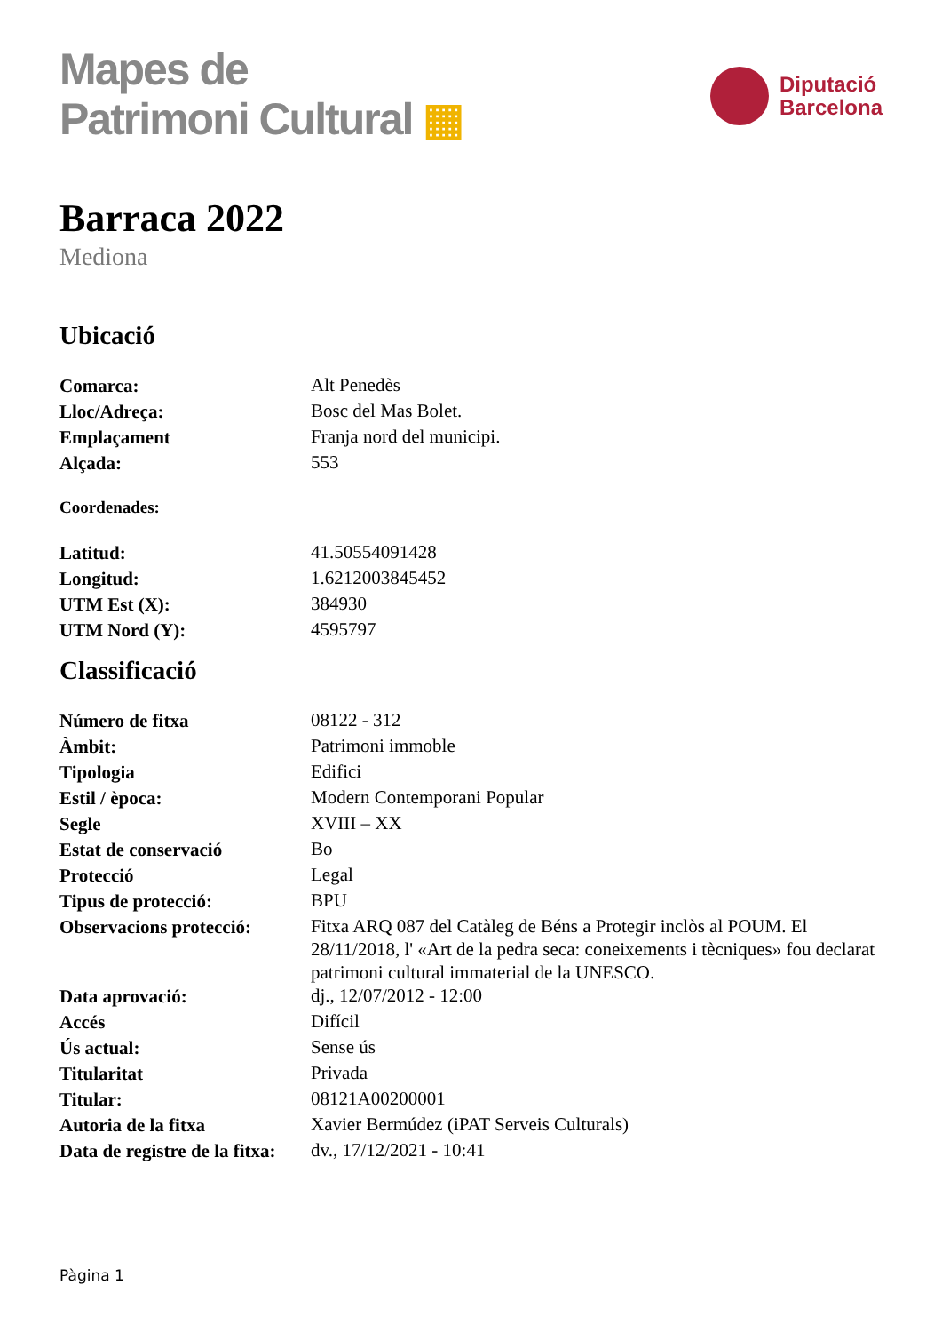Mapes de
Patrimoni Cultural ▦
Diputació
Barcelona
Barraca 2022
Mediona
Ubicació
| Comarca: | Alt Penedès |
| Lloc/Adreça: | Bosc del Mas Bolet. |
| Emplaçament | Franja nord del municipi. |
| Alçada: | 553 |
Coordenades:
| Latitud: | 41.50554091428 |
| Longitud: | 1.6212003845452 |
| UTM Est (X): | 384930 |
| UTM Nord (Y): | 4595797 |
Classificació
| Número de fitxa | 08122 - 312 |
| Àmbit: | Patrimoni immoble |
| Tipologia | Edifici |
| Estil / època: | Modern Contemporani Popular |
| Segle | XVIII – XX |
| Estat de conservació | Bo |
| Protecció | Legal |
| Tipus de protecció: | BPU |
| Observacions protecció: | Fitxa ARQ 087 del Catàleg de Béns a Protegir inclòs al POUM. El 28/11/2018, l' «Art de la pedra seca: coneixements i tècniques» fou declarat patrimoni cultural immaterial de la UNESCO. |
| Data aprovació: | dj., 12/07/2012 - 12:00 |
| Accés | Difícil |
| Ús actual: | Sense ús |
| Titularitat | Privada |
| Titular: | 08121A00200001 |
| Autoria de la fitxa | Xavier Bermúdez (iPAT Serveis Culturals) |
| Data de registre de la fitxa: | dv., 17/12/2021 - 10:41 |
Pàgina 1